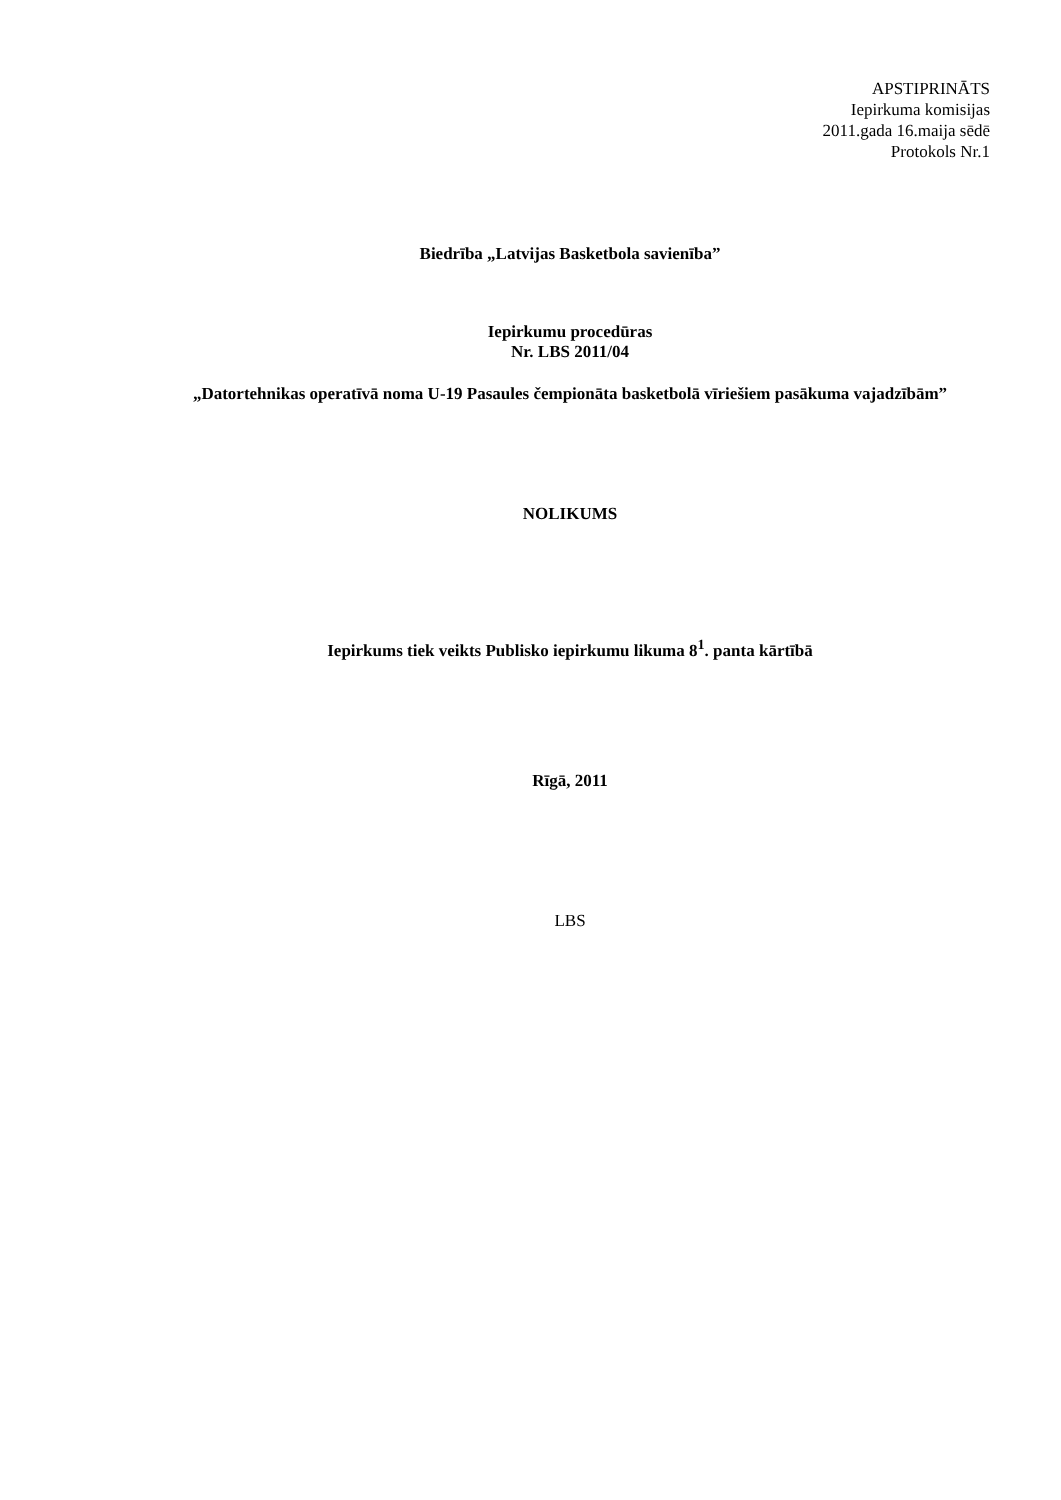APSTIPRINĀTS
Iepirkuma komisijas
2011.gada 16.maija sēdē
Protokols Nr.1
Biedrība „Latvijas Basketbola savienība”
Iepirkumu procedūras
Nr. LBS 2011/04
„Datortehnikas operatīvā noma U-19 Pasaules čempionāta basketbolā vīriešiem pasākuma vajadzībām”
NOLIKUMS
Iepirkums tiek veikts Publisko iepirkumu likuma 8<sup>1</sup>. panta kārtībā
Rīgā, 2011
LBS